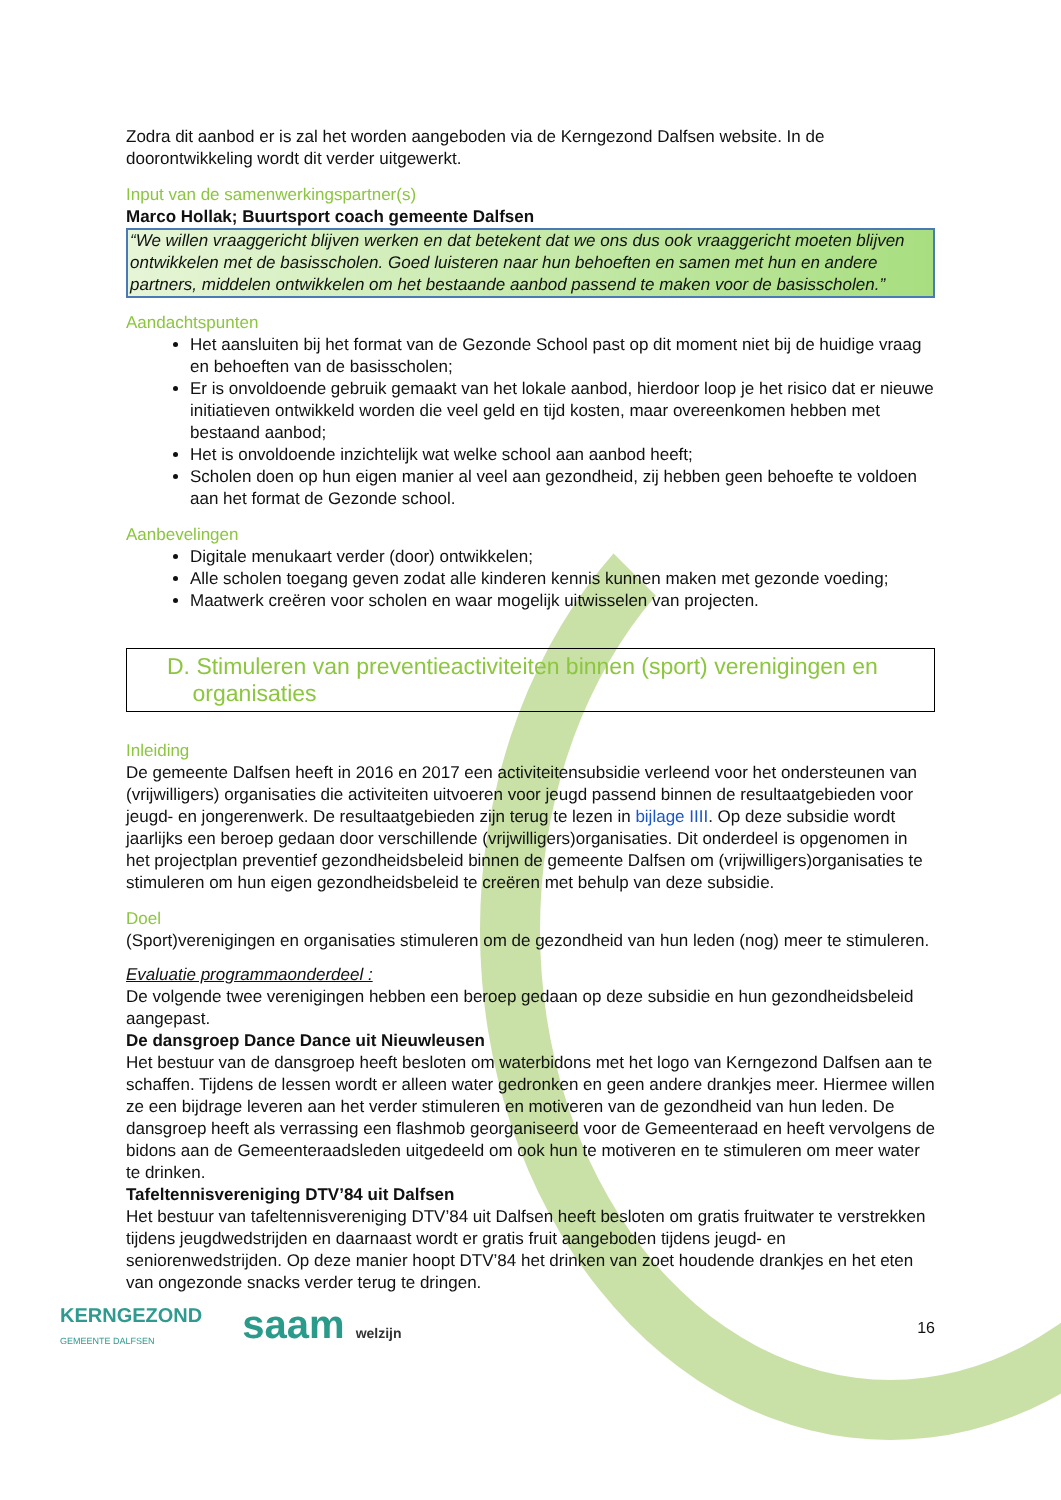Zodra dit aanbod er is zal het worden aangeboden via de Kerngezond Dalfsen website. In de doorontwikkeling wordt dit verder uitgewerkt.
Input van de samenwerkingspartner(s)
Marco Hollak; Buurtsport coach gemeente Dalfsen
“We willen vraaggericht blijven werken en dat betekent dat we ons dus ook vraaggericht moeten blijven ontwikkelen met de basisscholen. Goed luisteren naar hun behoeften en samen met hun en andere partners, middelen ontwikkelen om het bestaande aanbod passend te maken voor de basisscholen.”
Aandachtspunten
Het aansluiten bij het format van de Gezonde School past op dit moment niet bij de huidige vraag en behoeften van de basisscholen;
Er is onvoldoende gebruik gemaakt van het lokale aanbod, hierdoor loop je het risico dat er nieuwe initiatieven ontwikkeld worden die veel geld en tijd kosten, maar overeenkomen hebben met bestaand aanbod;
Het is onvoldoende inzichtelijk wat welke school aan aanbod heeft;
Scholen doen op hun eigen manier al veel aan gezondheid, zij hebben geen behoefte te voldoen aan het format de Gezonde school.
Aanbevelingen
Digitale menukaart verder (door) ontwikkelen;
Alle scholen toegang geven zodat alle kinderen kennis kunnen maken met gezonde voeding;
Maatwerk creëren voor scholen en waar mogelijk uitwisselen van projecten.
D. Stimuleren van preventieactiviteiten binnen (sport) verenigingen en
organisaties
Inleiding
De gemeente Dalfsen heeft in 2016 en 2017 een activiteitensubsidie verleend voor het ondersteunen van (vrijwilligers) organisaties die activiteiten uitvoeren voor jeugd passend binnen de resultaatgebieden voor jeugd- en jongerenwerk. De resultaatgebieden zijn terug te lezen in bijlage IIII. Op deze subsidie wordt jaarlijks een beroep gedaan door verschillende (vrijwilligers)organisaties. Dit onderdeel is opgenomen in het projectplan preventief gezondheidsbeleid binnen de gemeente Dalfsen om (vrijwilligers)organisaties te stimuleren om hun eigen gezondheidsbeleid te creëren met behulp van deze subsidie.
Doel
(Sport)verenigingen en organisaties stimuleren om de gezondheid van hun leden (nog) meer te stimuleren.
Evaluatie programmaonderdeel :
De volgende twee verenigingen hebben een beroep gedaan op deze subsidie en hun gezondheidsbeleid aangepast.
De dansgroep Dance Dance uit Nieuwleusen
Het bestuur van de dansgroep heeft besloten om waterbidons met het logo van Kerngezond Dalfsen aan te schaffen. Tijdens de lessen wordt er alleen water gedronken en geen andere drankjes meer. Hiermee willen ze een bijdrage leveren aan het verder stimuleren en motiveren van de gezondheid van hun leden. De dansgroep heeft als verrassing een flashmob georganiseerd voor de Gemeenteraad en heeft vervolgens de bidons aan de Gemeenteraadsleden uitgedeeld om ook hun te motiveren en te stimuleren om meer water te drinken.
Tafeltennisvereniging DTV’84 uit Dalfsen
Het bestuur van tafeltennisvereniging DTV’84 uit Dalfsen heeft besloten om gratis fruitwater te verstrekken tijdens jeugdwedstrijden en daarnaast wordt er gratis fruit aangeboden tijdens jeugd- en seniorenwedstrijden. Op deze manier hoopt DTV’84 het drinken van zoet houdende drankjes en het eten van ongezonde snacks verder terug te dringen.
KERNGEZOND
GEMEENTE DALFSEN
saam welzijn 16